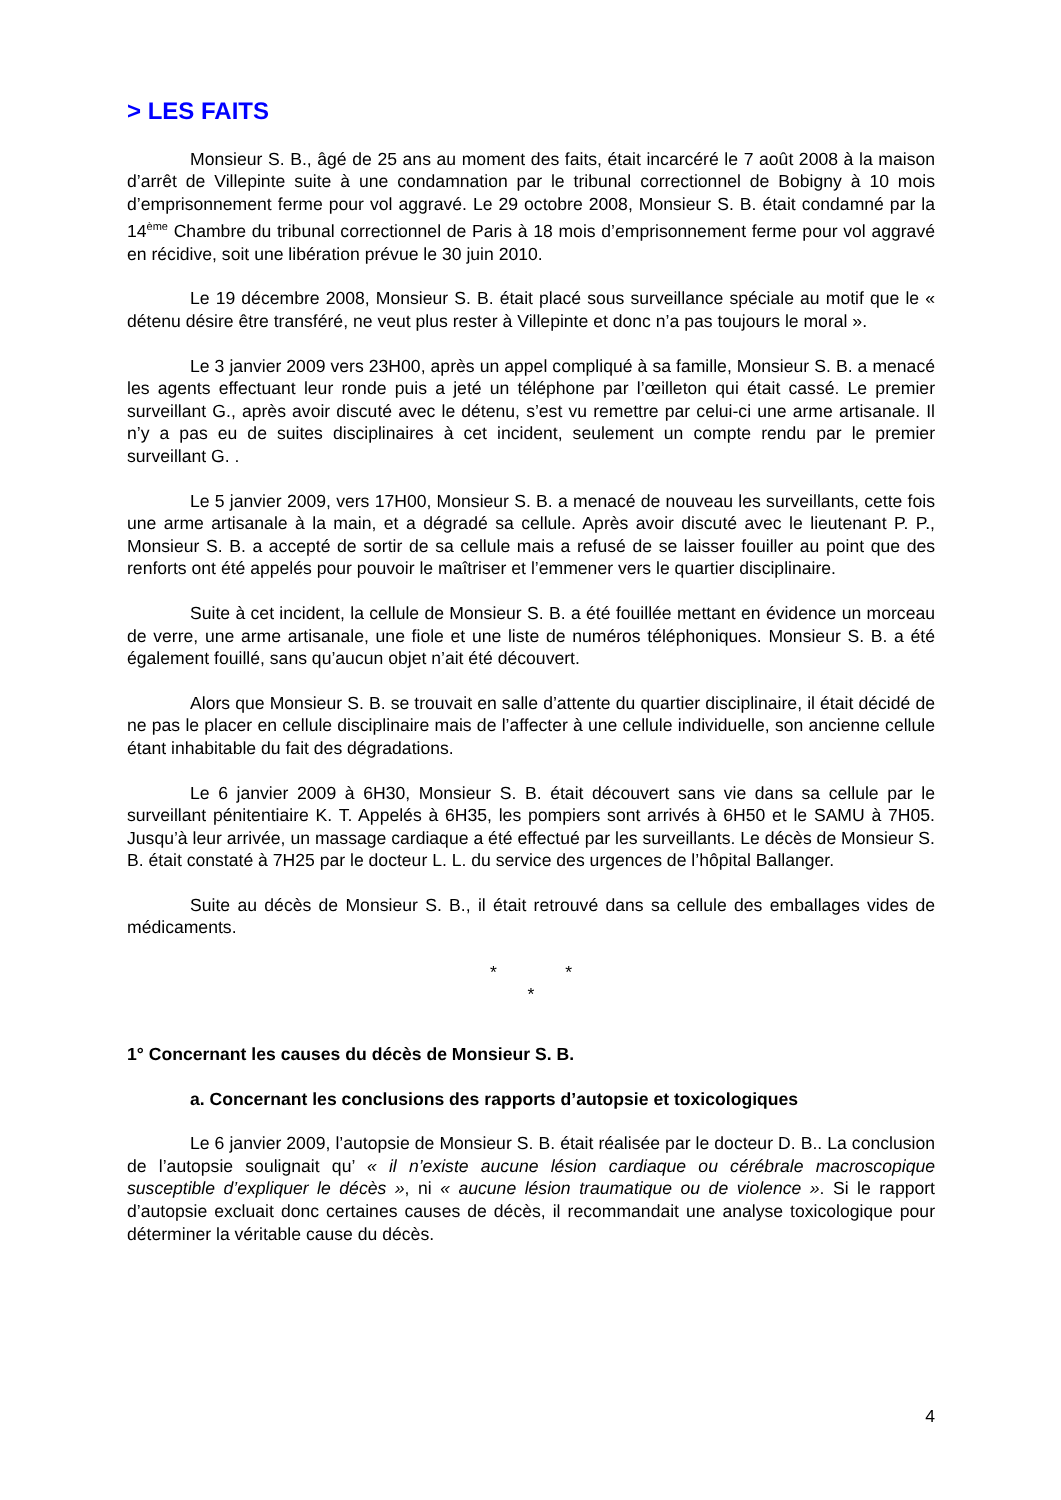> LES FAITS
Monsieur S. B., âgé de 25 ans au moment des faits, était incarcéré le 7 août 2008 à la maison d’arrêt de Villepinte suite à une condamnation par le tribunal correctionnel de Bobigny à 10 mois d’emprisonnement ferme pour vol aggravé. Le 29 octobre 2008, Monsieur S. B. était condamné par la 14<sup>ème</sup> Chambre du tribunal correctionnel de Paris à 18 mois d’emprisonnement ferme pour vol aggravé en récidive, soit une libération prévue le 30 juin 2010.
Le 19 décembre 2008, Monsieur S. B. était placé sous surveillance spéciale au motif que le « détenu désire être transféré, ne veut plus rester à Villepinte et donc n’a pas toujours le moral ».
Le 3 janvier 2009 vers 23H00, après un appel compliqué à sa famille, Monsieur S. B. a menacé les agents effectuant leur ronde puis a jeté un téléphone par l’œilleton qui était cassé. Le premier surveillant G., après avoir discuté avec le détenu, s’est vu remettre par celui-ci une arme artisanale. Il n’y a pas eu de suites disciplinaires à cet incident, seulement un compte rendu par le premier surveillant G. .
Le 5 janvier 2009, vers 17H00, Monsieur S. B. a menacé de nouveau les surveillants, cette fois une arme artisanale à la main, et a dégradé sa cellule. Après avoir discuté avec le lieutenant P. P., Monsieur S. B. a accepté de sortir de sa cellule mais a refusé de se laisser fouiller au point que des renforts ont été appelés pour pouvoir le maîtriser et l’emmener vers le quartier disciplinaire.
Suite à cet incident, la cellule de Monsieur S. B. a été fouillée mettant en évidence un morceau de verre, une arme artisanale, une fiole et une liste de numéros téléphoniques. Monsieur S. B. a été également fouillé, sans qu’aucun objet n’ait été découvert.
Alors que Monsieur S. B. se trouvait en salle d’attente du quartier disciplinaire, il était décidé de ne pas le placer en cellule disciplinaire mais de l’affecter à une cellule individuelle, son ancienne cellule étant inhabitable du fait des dégradations.
Le 6 janvier 2009 à 6H30, Monsieur S. B. était découvert sans vie dans sa cellule par le surveillant pénitentiaire K. T. Appelés à 6H35, les pompiers sont arrivés à 6H50 et le SAMU à 7H05. Jusqu’à leur arrivée, un massage cardiaque a été effectué par les surveillants. Le décès de Monsieur S. B. était constaté à 7H25 par le docteur L. L. du service des urgences de l’hôpital Ballanger.
Suite au décès de Monsieur S. B., il était retrouvé dans sa cellule des emballages vides de médicaments.
* *
*
1° Concernant les causes du décès de Monsieur S. B.
a. Concernant les conclusions des rapports d’autopsie et toxicologiques
Le 6 janvier 2009, l’autopsie de Monsieur S. B. était réalisée par le docteur D. B.. La conclusion de l’autopsie soulignait qu’ « il n’existe aucune lésion cardiaque ou cérébrale macroscopique susceptible d’expliquer le décès », ni « aucune lésion traumatique ou de violence ». Si le rapport d’autopsie excluait donc certaines causes de décès, il recommandait une analyse toxicologique pour déterminer la véritable cause du décès.
4